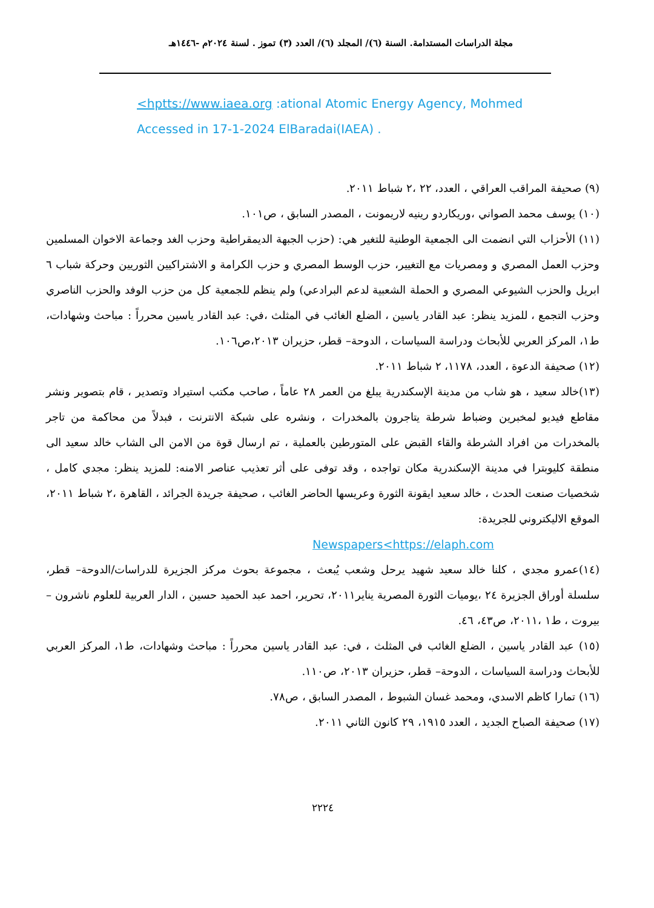مجلة الدراسات المستدامة. السنة (٦)/ المجلد (٦)/ العدد (٣) تموز . لسنة ٢٠٢٤م -١٤٤٦هـ
<hptts://www.iaea.org :ational Atomic Energy Agency, Mohmed
Accessed in 17-1-2024 ElBaradai(IAEA) .
(٩) صحيفة المراقب العراقي ، العدد، ٢٢ ،٢ شباط ٢٠١١.
(١٠) يوسف محمد الصواني ،وريكاردو رينيه لاريمونت ، المصدر السابق ، ص١٠١.
(١١) الأحزاب التي انضمت الى الجمعية الوطنية للتغير هي: (حزب الجبهة الديمقراطية وحزب الغد وجماعة الاخوان المسلمين وحزب العمل المصري و ومصريات مع التغيير، حزب الوسط المصري و حزب الكرامة و الاشتراكيين الثوريين وحركة شباب ٦ ابريل والحزب الشيوعي المصري و الحملة الشعبية لدعم البرادعي) ولم ينظم للجمعية كل من حزب الوفد والحزب الناصري وحزب التجمع ، للمزيد ينظر: عبد القادر ياسين ، الضلع الغائب في المثلث ،في: عبد القادر ياسين محرراً : مباحث وشهادات، ط١، المركز العربي للأبحاث ودراسة السياسات ، الدوحة– قطر، حزيران ٢٠١٣،ص١٠٦.
(١٢) صحيفة الدعوة ، العدد، ١١٧٨، ٢ شباط ٢٠١١.
(١٣)خالد سعيد ، هو شاب من مدينة الإسكندرية يبلغ من العمر ٢٨ عاماً ، صاحب مكتب استيراد وتصدير ، قام بتصوير ونشر مقاطع فيديو لمخبرين وضباط شرطة يتاجرون بالمخدرات ، ونشره على شبكة الانترنت ، فبدلاً من محاكمة من تاجر بالمخدرات من افراد الشرطة والقاء القبض على المتورطين بالعملية ، تم ارسال قوة من الامن الى الشاب خالد سعيد الى منطقة كليوبترا في مدينة الإسكندرية مكان تواجده ، وقد توفى على أثر تعذيب عناصر الامنه: للمزيد ينظر: مجدي كامل ، شخصيات صنعت الحدث ، خالد سعيد ايقونة الثورة وعريسها الحاضر الغائب ، صحيفة جريدة الجرائد ، القاهرة ،٢ شباط ٢٠١١، الموقع الاليكتروني للجريدة:
Newspapers<https://elaph.com
(١٤)عمرو مجدي ، كلنا خالد سعيد شهيد يرحل وشعب يُبعث ، مجموعة بحوث مركز الجزيرة للدراسات/الدوحة– قطر، سلسلة أوراق الجزيرة ٢٤ ،يوميات الثورة المصرية يناير٢٠١١، تحرير، احمد عبد الحميد حسين ، الدار العربية للعلوم ناشرون –بيروت ، ط١ ،٢٠١١، ص٤٣، ٤٦.
(١٥) عبد القادر ياسين ، الضلع الغائب في المثلث ، في: عبد القادر ياسين محرراً : مباحث وشهادات، ط١، المركز العربي للأبحاث ودراسة السياسات ، الدوحة– قطر، حزيران ٢٠١٣، ص١١٠.
(١٦) تمارا كاظم الاسدي، ومحمد غسان الشبوط ، المصدر السابق ، ص٧٨.
(١٧) صحيفة الصباح الجديد ، العدد ١٩١٥، ٢٩ كانون الثاني ٢٠١١.
٢٢٢٤